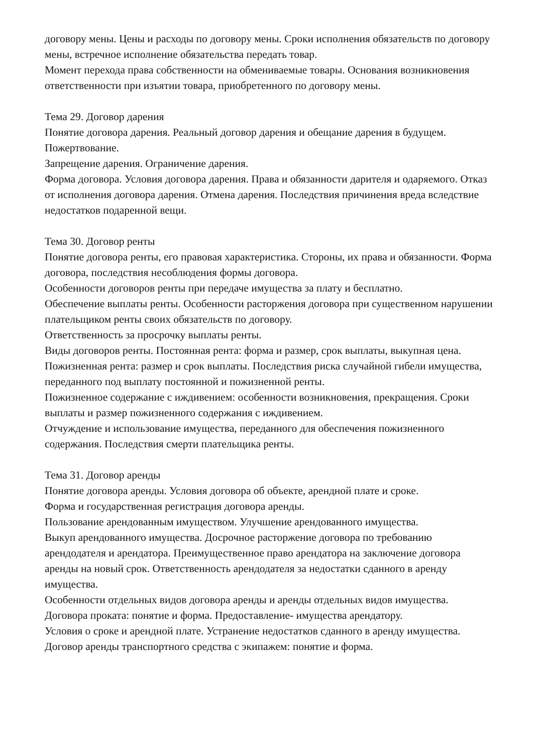договору мены. Цены и расходы по договору мены. Сроки исполнения обязательств по договору мены, встречное исполнение обязательства передать товар.
Момент перехода права собственности на обмениваемые товары. Основания возникновения ответственности при изъятии товара, приобретенного по договору мены.
Тема 29. Договор дарения
Понятие договора дарения. Реальный договор дарения и обещание дарения в будущем. Пожертвование.
Запрещение дарения. Ограничение дарения.
Форма договора. Условия договора дарения. Права и обязанности дарителя и одаряемого. Отказ от исполнения договора дарения. Отмена дарения. Последствия причинения вреда вследствие недостатков подаренной вещи.
Тема 30. Договор ренты
Понятие договора ренты, его правовая характеристика. Стороны, их права и обязанности. Форма договора, последствия несоблюдения формы договора.
Особенности договоров ренты при передаче имущества за плату и бесплатно.
Обеспечение выплаты ренты. Особенности расторжения договора при существенном нарушении плательщиком ренты своих обязательств по договору.
Ответственность за просрочку выплаты ренты.
Виды договоров ренты. Постоянная рента: форма и размер, срок выплаты, выкупная цена. Пожизненная рента: размер и срок выплаты. Последствия риска случайной гибели имущества, переданного под выплату постоянной и пожизненной ренты.
Пожизненное содержание с иждивением: особенности возникновения, прекращения. Сроки выплаты и размер пожизненного содержания с иждивением.
Отчуждение и использование имущества, переданного для обеспечения пожизненного содержания. Последствия смерти плательщика ренты.
Тема 31. Договор аренды
Понятие договора аренды. Условия договора об объекте, арендной плате и сроке.
Форма и государственная регистрация договора аренды.
Пользование арендованным имуществом. Улучшение арендованного имущества.
Выкуп арендованного имущества. Досрочное расторжение договора по требованию арендодателя и арендатора. Преимущественное право арендатора на заключение договора аренды на новый срок. Ответственность арендодателя за недостатки сданного в аренду имущества.
Особенности отдельных видов договора аренды и аренды отдельных видов имущества.
Договора проката: понятие и форма. Предоставление- имущества арендатору.
Условия о сроке и арендной плате. Устранение недостатков сданного в аренду имущества.
Договор аренды транспортного средства с экипажем: понятие и форма.